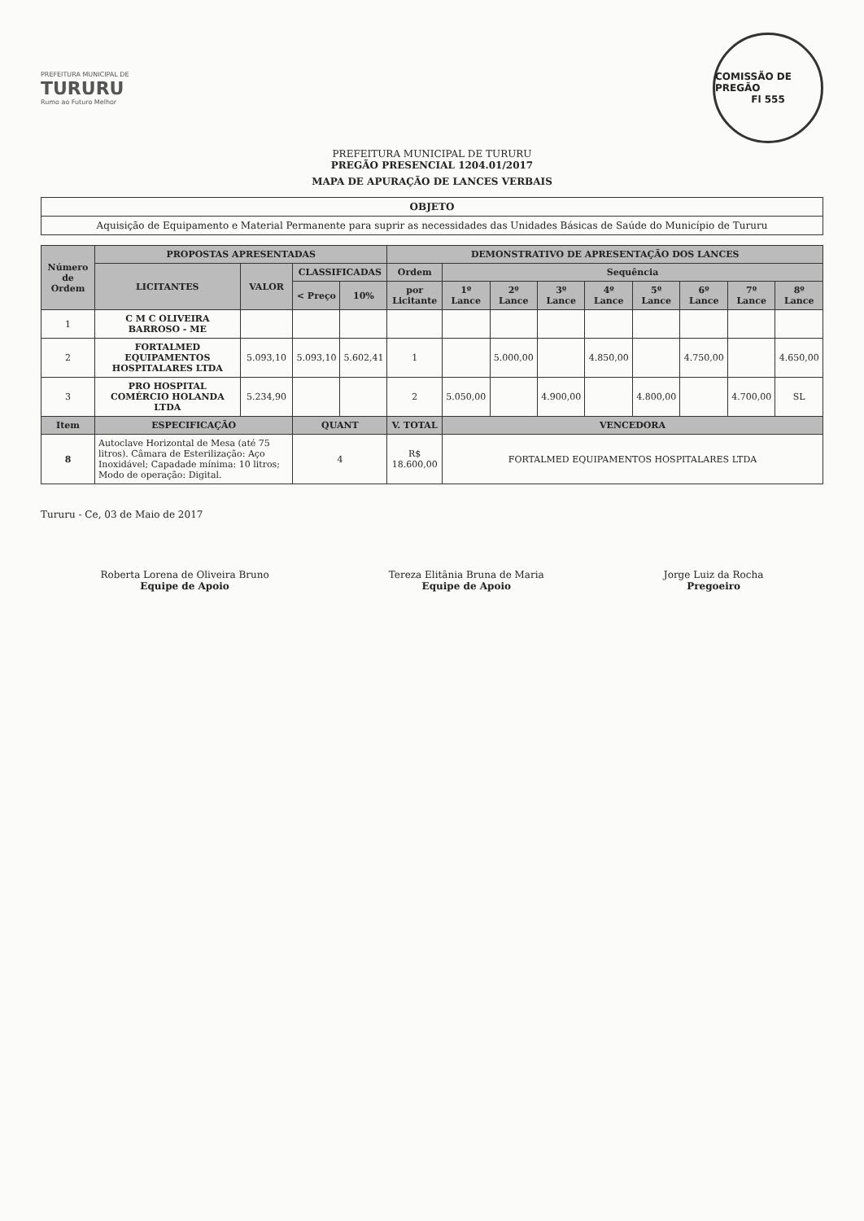PREFEITURA MUNICIPAL DE
TURURU
Rumo ao Futuro Melhor
COMISSÃO DE PREGÃO
Fl 555
PREFEITURA MUNICIPAL DE TURURU
PREGÃO PRESENCIAL 1204.01/2017
MAPA DE APURAÇÃO DE LANCES VERBAIS
| OBJETO |
| Aquisição de Equipamento e Material Permanente para suprir as necessidades das Unidades Básicas de Saúde do Município de Tururu |
| Número de Ordem | PROPOSTAS APRESENTADAS | | | | DEMONSTRATIVO DE APRESENTAÇÃO DOS LANCES | | | | | | | | |
| --- | --- | --- | --- | --- | --- | --- | --- | --- | --- | --- | --- | --- | --- |
| | LICITANTES | VALOR | CLASSIFICADAS | | Ordem | Sequência | | | | | | | |
| | | | < Preço | 10% | por Licitante | 1º Lance | 2º Lance | 3º Lance | 4º Lance | 5º Lance | 6º Lance | 7º Lance | 8º Lance |
| 1 | C M C OLIVEIRA BARROSO - ME | | | | | | | | | | | | |
| 2 | FORTALMED EQUIPAMENTOS HOSPITALARES LTDA | 5.093,10 | 5.093,10 | 5.602,41 | 1 | | 5.000,00 | | 4.850,00 | | 4.750,00 | | 4.650,00 |
| 3 | PRO HOSPITAL COMÉRCIO HOLANDA LTDA | 5.234,90 | | | 2 | 5.050,00 | | 4.900,00 | | 4.800,00 | | 4.700,00 | SL |
| Item | ESPECIFICAÇÃO | | QUANT | | V. TOTAL | VENCEDORA | | | | | | | |
| 8 | Autoclave Horizontal de Mesa (até 75 litros). Câmara de Esterilização: Aço Inoxidável; Capadade mínima: 10 litros; Modo de operação: Digital. | | 4 | | R$ 18.600,00 | FORTALMED EQUIPAMENTOS HOSPITALARES LTDA | | | | | | | |
Tururu - Ce, 03 de Maio de 2017
Roberta Lorena de Oliveira Bruno
Equipe de Apoio
Tereza Elitânia Bruna de Maria
Equipe de Apoio
Jorge Luiz da Rocha
Pregoeiro